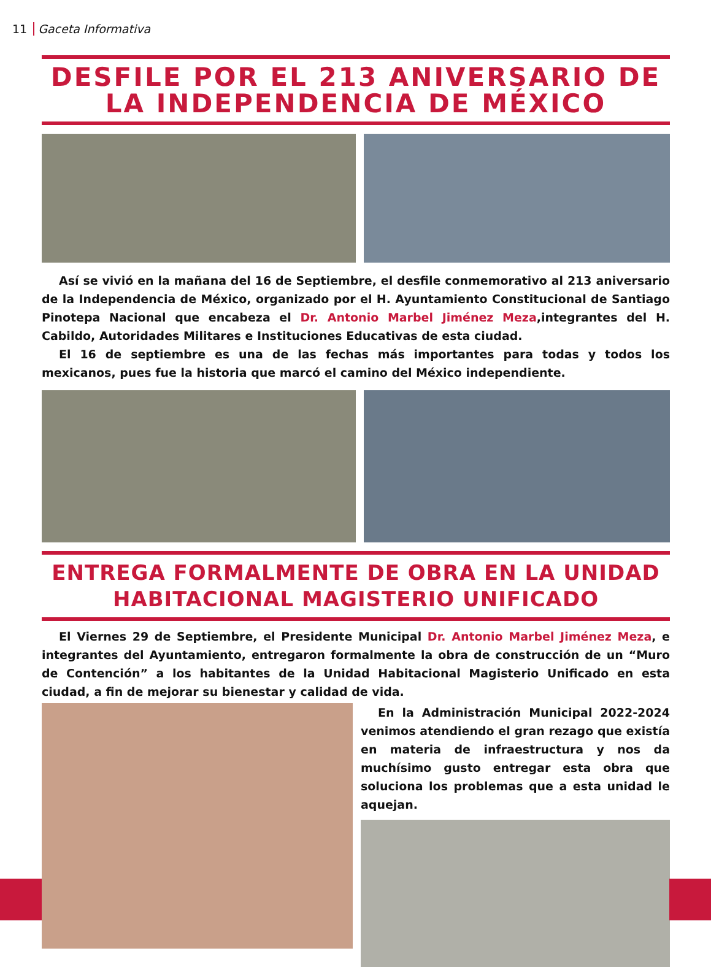11 Gaceta Informativa
DESFILE POR EL 213 ANIVERSARIO DE LA INDEPENDENCIA DE MÉXICO
Así se vivió en la mañana del 16 de Septiembre, el desfile conmemorativo al 213 aniversario de la Independencia de México, organizado por el H. Ayuntamiento Constitucional de Santiago Pinotepa Nacional que encabeza el Dr. Antonio Marbel Jiménez Meza,integrantes del H. Cabildo, Autoridades Militares e Instituciones Educativas de esta ciudad.
El 16 de septiembre es una de las fechas más importantes para todas y todos los mexicanos, pues fue la historia que marcó el camino del México independiente.
ENTREGA FORMALMENTE DE OBRA EN LA UNIDAD HABITACIONAL MAGISTERIO UNIFICADO
El Viernes 29 de Septiembre, el Presidente Municipal Dr. Antonio Marbel Jiménez Meza, e integrantes del Ayuntamiento, entregaron formalmente la obra de construcción de un “Muro de Contención” a los habitantes de la Unidad Habitacional Magisterio Unificado en esta ciudad, a fin de mejorar su bienestar y calidad de vida.
En la Administración Municipal 2022-2024 venimos atendiendo el gran rezago que existía en materia de infraestructura y nos da muchísimo gusto entregar esta obra que soluciona los problemas que a esta unidad le aquejan.